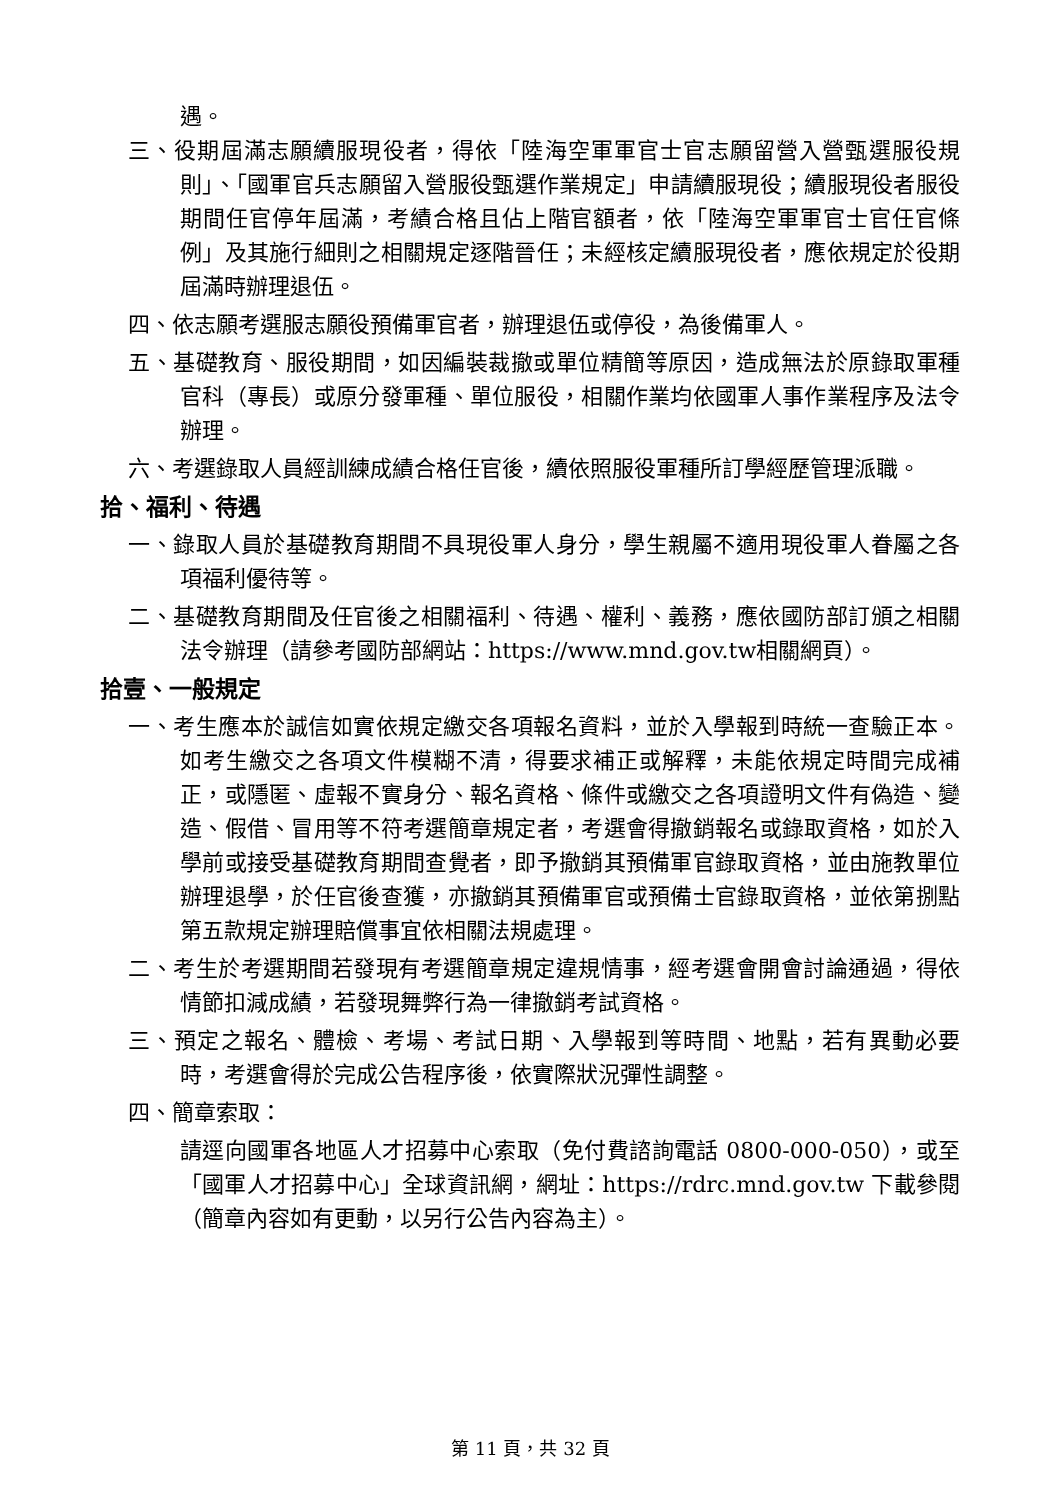遇。
三、役期屆滿志願續服現役者，得依「陸海空軍軍官士官志願留營入營甄選服役規則」、「國軍官兵志願留入營服役甄選作業規定」申請續服現役；續服現役者服役期間任官停年屆滿，考績合格且佔上階官額者，依「陸海空軍軍官士官任官條例」及其施行細則之相關規定逐階晉任；未經核定續服現役者，應依規定於役期屆滿時辦理退伍。
四、依志願考選服志願役預備軍官者，辦理退伍或停役，為後備軍人。
五、基礎教育、服役期間，如因編裝裁撤或單位精簡等原因，造成無法於原錄取軍種官科（專長）或原分發軍種、單位服役，相關作業均依國軍人事作業程序及法令辦理。
六、考選錄取人員經訓練成績合格任官後，續依照服役軍種所訂學經歷管理派職。
拾、福利、待遇
一、錄取人員於基礎教育期間不具現役軍人身分，學生親屬不適用現役軍人眷屬之各項福利優待等。
二、基礎教育期間及任官後之相關福利、待遇、權利、義務，應依國防部訂頒之相關法令辦理（請參考國防部網站：https://www.mnd.gov.tw相關網頁）。
拾壹、一般規定
一、考生應本於誠信如實依規定繳交各項報名資料，並於入學報到時統一查驗正本。如考生繳交之各項文件模糊不清，得要求補正或解釋，未能依規定時間完成補正，或隱匿、虛報不實身分、報名資格、條件或繳交之各項證明文件有偽造、變造、假借、冒用等不符考選簡章規定者，考選會得撤銷報名或錄取資格，如於入學前或接受基礎教育期間查覺者，即予撤銷其預備軍官錄取資格，並由施教單位辦理退學，於任官後查獲，亦撤銷其預備軍官或預備士官錄取資格，並依第捌點第五款規定辦理賠償事宜依相關法規處理。
二、考生於考選期間若發現有考選簡章規定違規情事，經考選會開會討論通過，得依情節扣減成績，若發現舞弊行為一律撤銷考試資格。
三、預定之報名、體檢、考場、考試日期、入學報到等時間、地點，若有異動必要時，考選會得於完成公告程序後，依實際狀況彈性調整。
四、簡章索取：
請逕向國軍各地區人才招募中心索取（免付費諮詢電話 0800-000-050），或至「國軍人才招募中心」全球資訊網，網址：https://rdrc.mnd.gov.tw 下載參閱（簡章內容如有更動，以另行公告內容為主）。
第 11 頁，共 32 頁